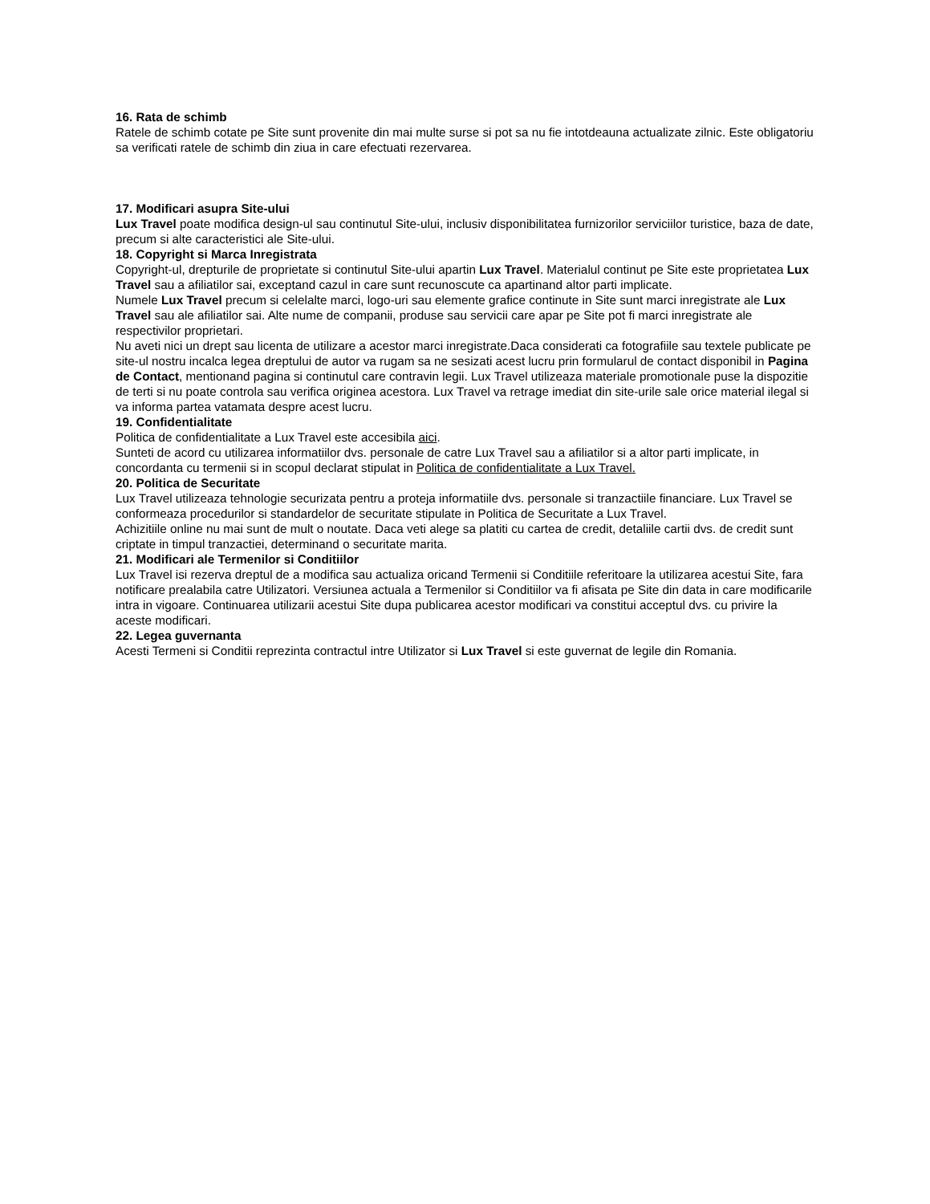16. Rata de schimb
Ratele de schimb cotate pe Site sunt provenite din mai multe surse si pot sa nu fie intotdeauna actualizate zilnic. Este obligatoriu sa verificati ratele de schimb din ziua in care efectuati rezervarea.
17. Modificari asupra Site-ului
Lux Travel poate modifica design-ul sau continutul Site-ului, inclusiv disponibilitatea furnizorilor serviciilor turistice, baza de date, precum si alte caracteristici ale Site-ului.
18. Copyright si Marca Inregistrata
Copyright-ul, drepturile de proprietate si continutul Site-ului apartin Lux Travel. Materialul continut pe Site este proprietatea Lux Travel sau a afiliatilor sai, exceptand cazul in care sunt recunoscute ca apartinand altor parti implicate.
Numele Lux Travel precum si celelalte marci, logo-uri sau elemente grafice continute in Site sunt marci inregistrate ale Lux Travel sau ale afiliatilor sai. Alte nume de companii, produse sau servicii care apar pe Site pot fi marci inregistrate ale respectivilor proprietari.
Nu aveti nici un drept sau licenta de utilizare a acestor marci inregistrate.Daca considerati ca fotografiile sau textele publicate pe site-ul nostru incalca legea dreptului de autor va rugam sa ne sesizati acest lucru prin formularul de contact disponibil in Pagina de Contact, mentionand pagina si continutul care contravin legii. Lux Travel utilizeaza materiale promotionale puse la dispozitie de terti si nu poate controla sau verifica originea acestora. Lux Travel va retrage imediat din site-urile sale orice material ilegal si va informa partea vatamata despre acest lucru.
19. Confidentialitate
Politica de confidentialitate a Lux Travel este accesibila aici.
Sunteti de acord cu utilizarea informatiilor dvs. personale de catre Lux Travel sau a afiliatilor si a altor parti implicate, in concordanta cu termenii si in scopul declarat stipulat in Politica de confidentialitate a Lux Travel.
20. Politica de Securitate
Lux Travel utilizeaza tehnologie securizata pentru a proteja informatiile dvs. personale si tranzactiile financiare. Lux Travel se conformeaza procedurilor si standardelor de securitate stipulate in Politica de Securitate a Lux Travel.
Achizitiile online nu mai sunt de mult o noutate. Daca veti alege sa platiti cu cartea de credit, detaliile cartii dvs. de credit sunt criptate in timpul tranzactiei, determinand o securitate marita.
21. Modificari ale Termenilor si Conditiilor
Lux Travel isi rezerva dreptul de a modifica sau actualiza oricand Termenii si Conditiile referitoare la utilizarea acestui Site, fara notificare prealabila catre Utilizatori. Versiunea actuala a Termenilor si Conditiilor va fi afisata pe Site din data in care modificarile intra in vigoare. Continuarea utilizarii acestui Site dupa publicarea acestor modificari va constitui acceptul dvs. cu privire la aceste modificari.
22. Legea guvernanta
Acesti Termeni si Conditii reprezinta contractul intre Utilizator si Lux Travel si este guvernat de legile din Romania.